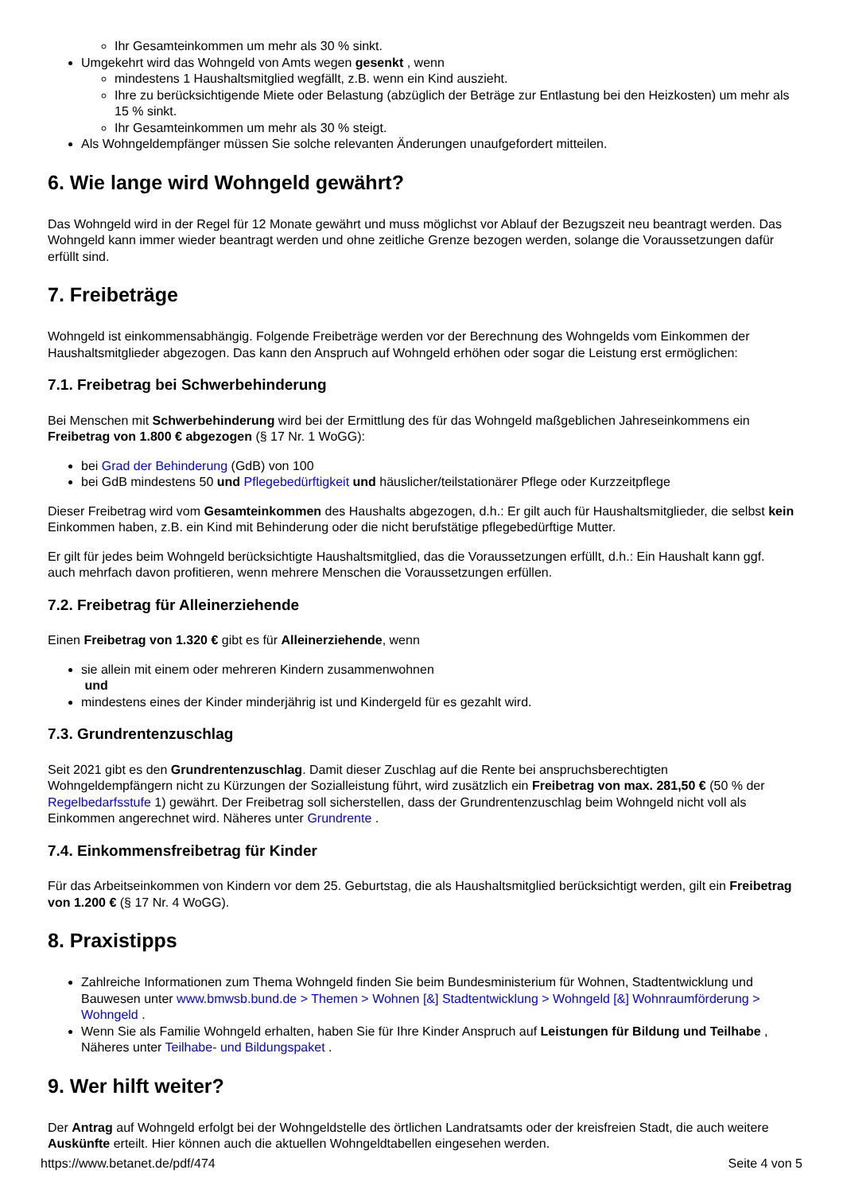Ihr Gesamteinkommen um mehr als 30 % sinkt.
Umgekehrt wird das Wohngeld von Amts wegen gesenkt , wenn
mindestens 1 Haushaltsmitglied wegfällt, z.B. wenn ein Kind auszieht.
Ihre zu berücksichtigende Miete oder Belastung (abzüglich der Beträge zur Entlastung bei den Heizkosten) um mehr als 15 % sinkt.
Ihr Gesamteinkommen um mehr als 30 % steigt.
Als Wohngeldempfänger müssen Sie solche relevanten Änderungen unaufgefordert mitteilen.
6. Wie lange wird Wohngeld gewährt?
Das Wohngeld wird in der Regel für 12 Monate gewährt und muss möglichst vor Ablauf der Bezugszeit neu beantragt werden. Das Wohngeld kann immer wieder beantragt werden und ohne zeitliche Grenze bezogen werden, solange die Voraussetzungen dafür erfüllt sind.
7. Freibeträge
Wohngeld ist einkommensabhängig. Folgende Freibeträge werden vor der Berechnung des Wohngelds vom Einkommen der Haushaltsmitglieder abgezogen. Das kann den Anspruch auf Wohngeld erhöhen oder sogar die Leistung erst ermöglichen:
7.1. Freibetrag bei Schwerbehinderung
Bei Menschen mit Schwerbehinderung wird bei der Ermittlung des für das Wohngeld maßgeblichen Jahreseinkommens ein Freibetrag von 1.800 € abgezogen (§ 17 Nr. 1 WoGG):
bei Grad der Behinderung (GdB) von 100
bei GdB mindestens 50 und Pflegebedürftigkeit und häuslicher/teilstationärer Pflege oder Kurzzeitpflege
Dieser Freibetrag wird vom Gesamteinkommen des Haushalts abgezogen, d.h.: Er gilt auch für Haushaltsmitglieder, die selbst kein Einkommen haben, z.B. ein Kind mit Behinderung oder die nicht berufstätige pflegebedürftige Mutter.
Er gilt für jedes beim Wohngeld berücksichtigte Haushaltsmitglied, das die Voraussetzungen erfüllt, d.h.: Ein Haushalt kann ggf. auch mehrfach davon profitieren, wenn mehrere Menschen die Voraussetzungen erfüllen.
7.2. Freibetrag für Alleinerziehende
Einen Freibetrag von 1.320 € gibt es für Alleinerziehende, wenn
sie allein mit einem oder mehreren Kindern zusammenwohnen
und
mindestens eines der Kinder minderjährig ist und Kindergeld für es gezahlt wird.
7.3. Grundrentenzuschlag
Seit 2021 gibt es den Grundrentenzuschlag. Damit dieser Zuschlag auf die Rente bei anspruchsberechtigten Wohngeldempfängern nicht zu Kürzungen der Sozialleistung führt, wird zusätzlich ein Freibetrag von max. 281,50 € (50 % der Regelbedarfsstufe 1) gewährt. Der Freibetrag soll sicherstellen, dass der Grundrentenzuschlag beim Wohngeld nicht voll als Einkommen angerechnet wird. Näheres unter Grundrente .
7.4. Einkommensfreibetrag für Kinder
Für das Arbeitseinkommen von Kindern vor dem 25. Geburtstag, die als Haushaltsmitglied berücksichtigt werden, gilt ein Freibetrag von 1.200 € (§ 17 Nr. 4 WoGG).
8. Praxistipps
Zahlreiche Informationen zum Thema Wohngeld finden Sie beim Bundesministerium für Wohnen, Stadtentwicklung und Bauwesen unter www.bmwsb.bund.de > Themen > Wohnen [&] Stadtentwicklung > Wohngeld [&] Wohnraumförderung > Wohngeld .
Wenn Sie als Familie Wohngeld erhalten, haben Sie für Ihre Kinder Anspruch auf Leistungen für Bildung und Teilhabe , Näheres unter Teilhabe- und Bildungspaket .
9. Wer hilft weiter?
Der Antrag auf Wohngeld erfolgt bei der Wohngeldstelle des örtlichen Landratsamts oder der kreisfreien Stadt, die auch weitere Auskünfte erteilt. Hier können auch die aktuellen Wohngeldtabellen eingesehen werden.
https://www.betanet.de/pdf/474 Seite 4 von 5